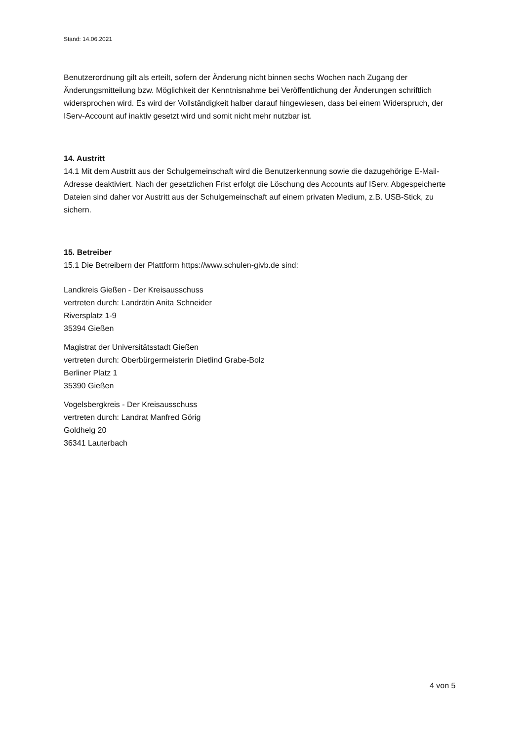Stand: 14.06.2021
Benutzerordnung gilt als erteilt, sofern der Änderung nicht binnen sechs Wochen nach Zugang der Änderungsmitteilung bzw. Möglichkeit der Kenntnisnahme bei Veröffentlichung der Änderungen schriftlich widersprochen wird. Es wird der Vollständigkeit halber darauf hingewiesen, dass bei einem Widerspruch, der IServ-Account auf inaktiv gesetzt wird und somit nicht mehr nutzbar ist.
14. Austritt
14.1 Mit dem Austritt aus der Schulgemeinschaft wird die Benutzerkennung sowie die dazugehörige E-Mail-Adresse deaktiviert. Nach der gesetzlichen Frist erfolgt die Löschung des Accounts auf IServ. Abgespeicherte Dateien sind daher vor Austritt aus der Schulgemeinschaft auf einem privaten Medium, z.B. USB-Stick, zu sichern.
15. Betreiber
15.1 Die Betreibern der Plattform https://www.schulen-givb.de sind:
Landkreis Gießen - Der Kreisausschuss
vertreten durch: Landrätin Anita Schneider
Riversplatz 1-9
35394 Gießen
Magistrat der Universitätsstadt Gießen
vertreten durch: Oberbürgermeisterin Dietlind Grabe-Bolz
Berliner Platz 1
35390 Gießen
Vogelsbergkreis - Der Kreisausschuss
vertreten durch: Landrat Manfred Görig
Goldhelg 20
36341 Lauterbach
4 von 5